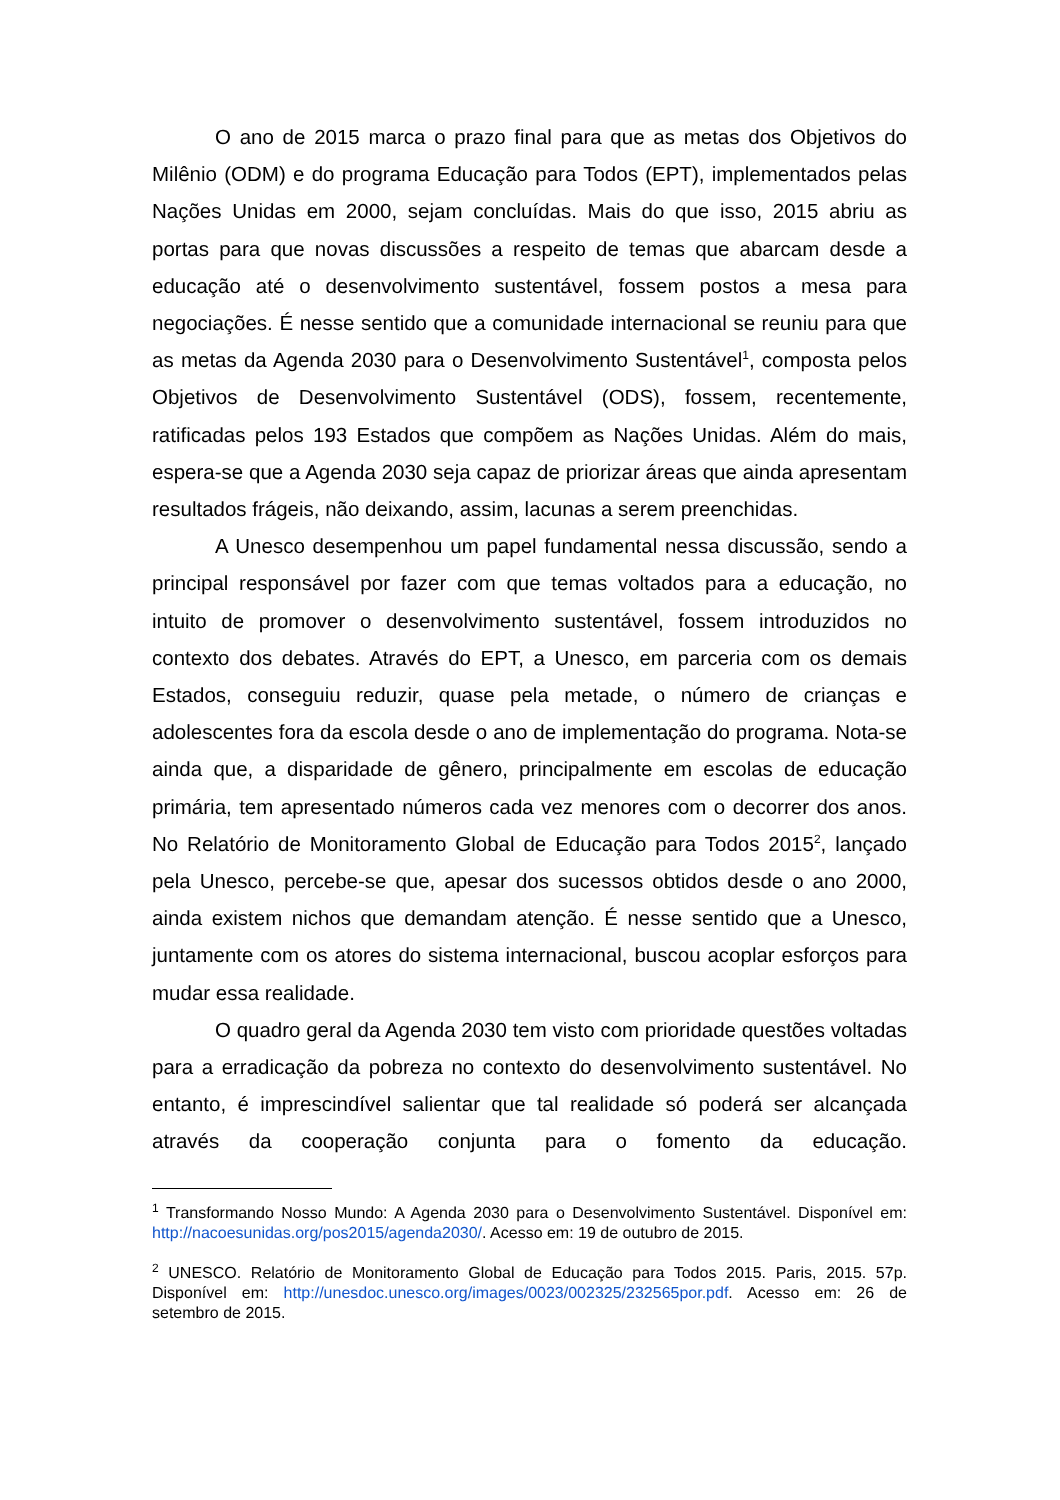O ano de 2015 marca o prazo final para que as metas dos Objetivos do Milênio (ODM) e do programa Educação para Todos (EPT), implementados pelas Nações Unidas em 2000, sejam concluídas. Mais do que isso, 2015 abriu as portas para que novas discussões a respeito de temas que abarcam desde a educação até o desenvolvimento sustentável, fossem postos a mesa para negociações. É nesse sentido que a comunidade internacional se reuniu para que as metas da Agenda 2030 para o Desenvolvimento Sustentável<sup>1</sup>, composta pelos Objetivos de Desenvolvimento Sustentável (ODS), fossem, recentemente, ratificadas pelos 193 Estados que compõem as Nações Unidas. Além do mais, espera-se que a Agenda 2030 seja capaz de priorizar áreas que ainda apresentam resultados frágeis, não deixando, assim, lacunas a serem preenchidas.
A Unesco desempenhou um papel fundamental nessa discussão, sendo a principal responsável por fazer com que temas voltados para a educação, no intuito de promover o desenvolvimento sustentável, fossem introduzidos no contexto dos debates. Através do EPT, a Unesco, em parceria com os demais Estados, conseguiu reduzir, quase pela metade, o número de crianças e adolescentes fora da escola desde o ano de implementação do programa. Nota-se ainda que, a disparidade de gênero, principalmente em escolas de educação primária, tem apresentado números cada vez menores com o decorrer dos anos. No Relatório de Monitoramento Global de Educação para Todos 2015<sup>2</sup>, lançado pela Unesco, percebe-se que, apesar dos sucessos obtidos desde o ano 2000, ainda existem nichos que demandam atenção. É nesse sentido que a Unesco, juntamente com os atores do sistema internacional, buscou acoplar esforços para mudar essa realidade.
O quadro geral da Agenda 2030 tem visto com prioridade questões voltadas para a erradicação da pobreza no contexto do desenvolvimento sustentável. No entanto, é imprescindível salientar que tal realidade só poderá ser alcançada através da cooperação conjunta para o fomento da educação.
<sup>1</sup> Transformando Nosso Mundo: A Agenda 2030 para o Desenvolvimento Sustentável. Disponível em: http://nacoesunidas.org/pos2015/agenda2030/. Acesso em: 19 de outubro de 2015.
<sup>2</sup> UNESCO. Relatório de Monitoramento Global de Educação para Todos 2015. Paris, 2015. 57p. Disponível em: http://unesdoc.unesco.org/images/0023/002325/232565por.pdf. Acesso em: 26 de setembro de 2015.